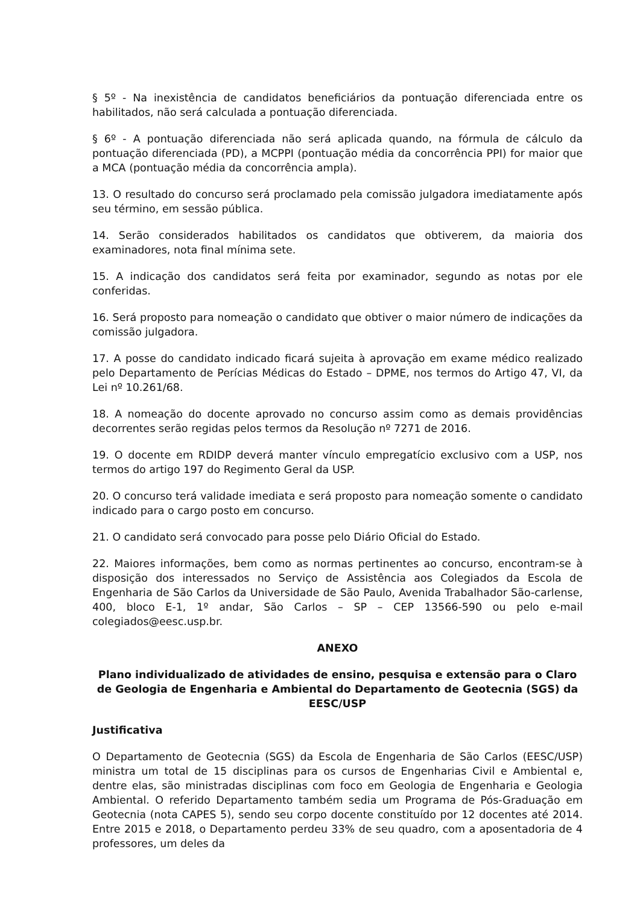§ 5º - Na inexistência de candidatos beneficiários da pontuação diferenciada entre os habilitados, não será calculada a pontuação diferenciada.
§ 6º - A pontuação diferenciada não será aplicada quando, na fórmula de cálculo da pontuação diferenciada (PD), a MCPPI (pontuação média da concorrência PPI) for maior que a MCA (pontuação média da concorrência ampla).
13. O resultado do concurso será proclamado pela comissão julgadora imediatamente após seu término, em sessão pública.
14. Serão considerados habilitados os candidatos que obtiverem, da maioria dos examinadores, nota final mínima sete.
15. A indicação dos candidatos será feita por examinador, segundo as notas por ele conferidas.
16. Será proposto para nomeação o candidato que obtiver o maior número de indicações da comissão julgadora.
17. A posse do candidato indicado ficará sujeita à aprovação em exame médico realizado pelo Departamento de Perícias Médicas do Estado – DPME, nos termos do Artigo 47, VI, da Lei nº 10.261/68.
18. A nomeação do docente aprovado no concurso assim como as demais providências decorrentes serão regidas pelos termos da Resolução nº 7271 de 2016.
19. O docente em RDIDP deverá manter vínculo empregatício exclusivo com a USP, nos termos do artigo 197 do Regimento Geral da USP.
20. O concurso terá validade imediata e será proposto para nomeação somente o candidato indicado para o cargo posto em concurso.
21. O candidato será convocado para posse pelo Diário Oficial do Estado.
22. Maiores informações, bem como as normas pertinentes ao concurso, encontram-se à disposição dos interessados no Serviço de Assistência aos Colegiados da Escola de Engenharia de São Carlos da Universidade de São Paulo, Avenida Trabalhador São-carlense, 400, bloco E-1, 1º andar, São Carlos – SP – CEP 13566-590 ou pelo e-mail colegiados@eesc.usp.br.
ANEXO
Plano individualizado de atividades de ensino, pesquisa e extensão para o Claro de Geologia de Engenharia e Ambiental do Departamento de Geotecnia (SGS) da EESC/USP
Justificativa
O Departamento de Geotecnia (SGS) da Escola de Engenharia de São Carlos (EESC/USP) ministra um total de 15 disciplinas para os cursos de Engenharias Civil e Ambiental e, dentre elas, são ministradas disciplinas com foco em Geologia de Engenharia e Geologia Ambiental. O referido Departamento também sedia um Programa de Pós-Graduação em Geotecnia (nota CAPES 5), sendo seu corpo docente constituído por 12 docentes até 2014. Entre 2015 e 2018, o Departamento perdeu 33% de seu quadro, com a aposentadoria de 4 professores, um deles da